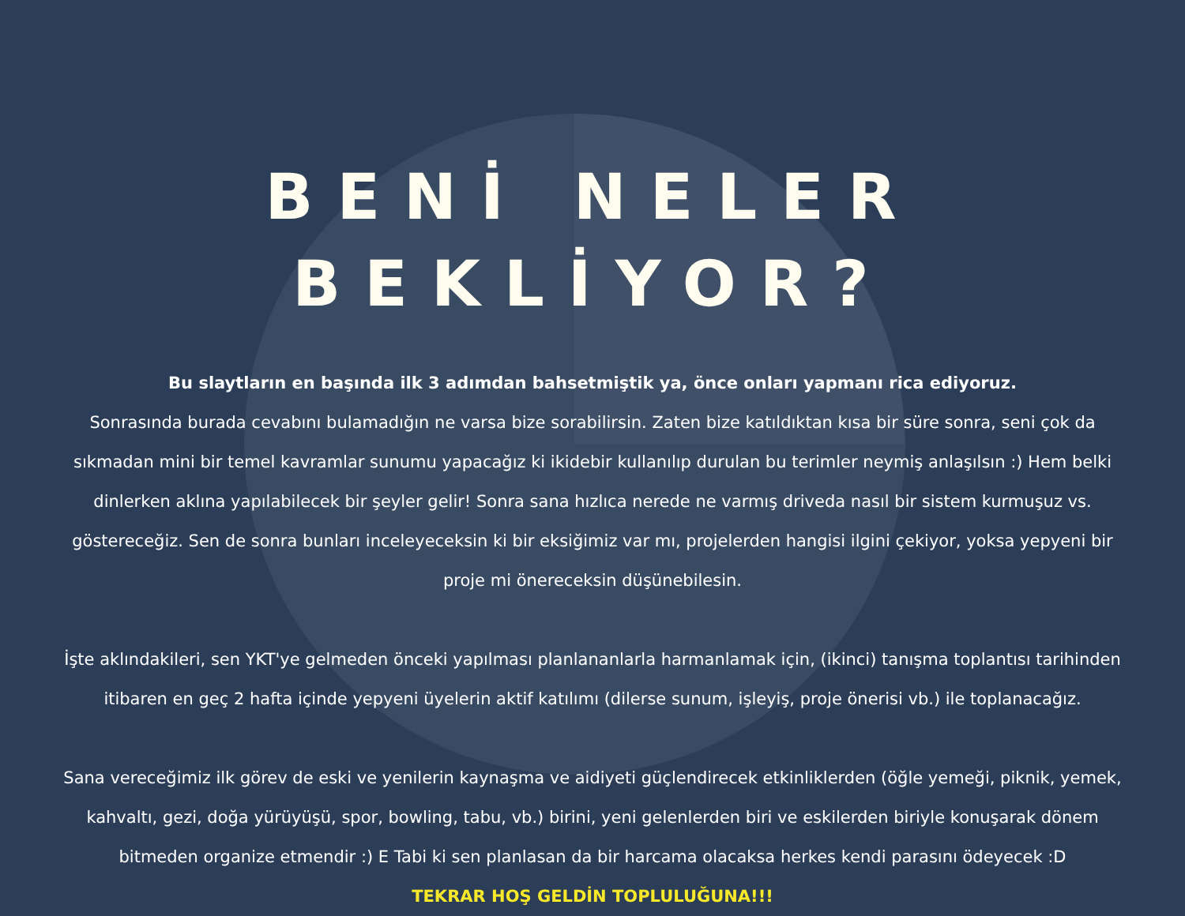BENİ NELER BEKLİYOR?
Bu slaytların en başında ilk 3 adımdan bahsetmiştik ya, önce onları yapmanı rica ediyoruz.
Sonrasında burada cevabını bulamadığın ne varsa bize sorabilirsin. Zaten bize katıldıktan kısa bir süre sonra, seni çok da sıkmadan mini bir temel kavramlar sunumu yapacağız ki ikidebir kullanılıp durulan bu terimler neymiş anlaşılsın :) Hem belki dinlerken aklına yapılabilecek bir şeyler gelir! Sonra sana hızlıca nerede ne varmış driveda nasıl bir sistem kurmuşuz vs. göstereceğiz. Sen de sonra bunları inceleyeceksin ki bir eksiğimiz var mı, projelerden hangisi ilgini çekiyor, yoksa yepyeni bir proje mi önereceksin düşünebilesin.
İşte aklındakileri, sen YKT'ye gelmeden önceki yapılması planlananlarla harmanlamak için, (ikinci) tanışma toplantısı tarihinden itibaren en geç 2 hafta içinde yepyeni üyelerin aktif katılımı (dilerse sunum, işleyiş, proje önerisi vb.) ile toplanacağız.
Sana vereceğimiz ilk görev de eski ve yenilerin kaynaşma ve aidiyeti güçlendirecek etkinliklerden (öğle yemeği, piknik, yemek, kahvaltı, gezi, doğa yürüyüşü, spor, bowling, tabu, vb.) birini, yeni gelenlerden biri ve eskilerden biriyle konuşarak dönem bitmeden organize etmendir :) E Tabi ki sen planlasan da bir harcama olacaksa herkes kendi parasını ödeyecek :D
TEKRAR HOŞ GELDİN TOPLULUĞUNA!!!